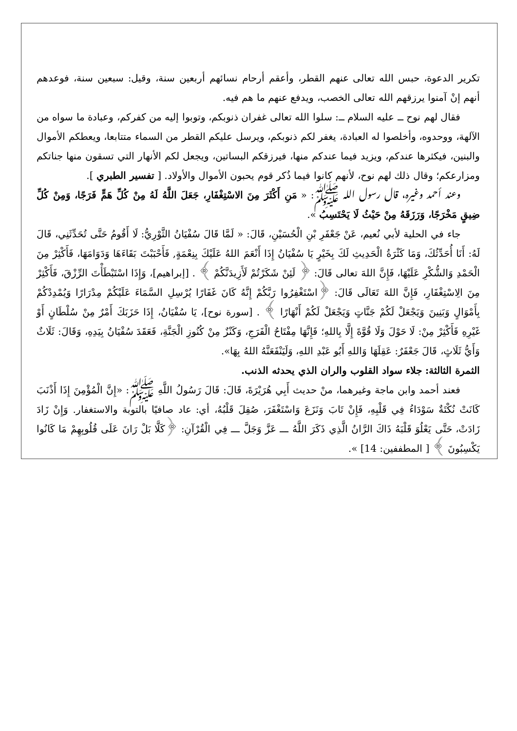تكرير الدعوة، حبس الله تعالى عنهم القطر، وأعقم أرحام نسائهم أربعين سنة، وقيل: سبعين سنة، فوعدهم أنهم إنْ آمنوا يرزقهم الله تعالى الخصب، ويدفع عنهم ما هم فيه.
فقال لهم نوح ــ عليه السلام ــ: سلوا الله تعالى غفران ذنوبكم، وتوبوا إليه من كفركم، وعبادة ما سواه من الآلهة، ووحدوه، وأخلصوا له العبادة، يغفر لكم ذنوبكم، ويرسل عليكم القطر من السماء متتابعا، ويعطكم الأموال والبنين، فيكثرها عندكم، ويزيد فيما عندكم منها، فيرزقكم البساتين، ويجعل لكم الأنهار التي تسقون منها جناتكم ومزارعكم؛ وقال ذلك لهم نوح، لأنهم كانوا فيما ذُكر قوم يحبون الأموال والأولاد. [ تفسير الطبري ].
وعند أحمد وغيره، قال رسول الله ﷺ: « مَنِ أَكْثَرَ مِنَ الاسْتِغْفَارِ، جَعَلَ اللَّهُ لَهُ مِنْ كُلِّ هَمٍّ فَرَجًا، وَمِنْ كُلِّ ضِيقٍ مَخْرَجًا، وَرَزَقَهُ مِنْ حَيْثُ لَا يَحْتَسِبُ ».
جاء في الحلية لأبي نُعيم، عَنْ جَعْفَرِ بْنِ الْحُسَيْنِ، قَالَ: « لَمَّا قَالَ سُفْيَانُ الثَّوْرِيُّ: لَا أَقُومُ حَتَّى تُحَدِّثَنِي، قَالَ لَهُ: أَنَا أُحَدِّثُكَ، وَمَا كَثْرَةُ الْحَدِيثِ لَكَ بِخَيْرٍ يَا سُفْيَانُ إِذَا أَنْعَمَ اللهُ عَلَيْكَ بِنِعْمَةٍ, فَأَحْبَبْتَ بَقَاءَهَا وَدَوَامَهَا، فَأَكْثِرْ مِنَ الْحَمْدِ وَالشُّكْرِ عَلَيْهَا، فَإِنَّ اللهَ تعالى قَالَ: ﴿ لَئِنْ شَكَرْتُمْ لَأَزِيدَنَّكُمْ ﴾ . [إبراهيم]، وَإِذَا اسْتَبْطَأْتَ الرِّزْقَ، فَأَكْثِرْ مِنَ الِاسْتِغْفَارِ، فَإِنَّ اللهَ تَعَالَى قَالَ: ﴿اسْتَغْفِرُوا رَبَّكُمْ إِنَّهُ كَانَ غَفَارًا يُرْسِلِ السَّمَاءَ عَلَيْكُمْ مِدْرَارًا وَيُمْدِدْكُمْ بِأَمْوَالٍ وَبَنِينَ وَيَجْعَلْ لَكُمْ جَنَّاتٍ وَيَجْعَلْ لَكُمْ أَنْهَارًا ﴾ . [سورة نوح]، يَا سُفْيَانُ، إِذَا حَزَبَكَ أَمْرٌ مِنْ سُلْطَانٍ أَوْ غَيْرِهِ فَأَكْثِرْ مِنْ: لَا حَوْلَ وَلَا قُوَّةَ إِلَّا بِاللهِ؛ فَإِنَّهَا مِفْتَاحُ الْفَرَجِ، وَكَنْزٌ مِنْ كُنُوزِ الْجَنَّةِ، فَعَقَدَ سُفْيَانُ بِيَدِهِ، وَقَالَ: ثَلَاثٌ وَأَيُّ ثَلَاثٍ، قَالَ جَعْفَرٌ: عَقِلَهَا وَاللهِ أَبُو عَبْدِ اللهِ، وَلَيَنْفَعَنَّهُ اللهُ بِهَا».
الثمرة الثالثة: جلاء سواد القلوب والران الذي يحدثه الذنب.
فعند أحمد وابن ماجة وغيرهما، منْ حديث أَبِي هُرَيْرَةَ، قَالَ: قَالَ رَسُولُ اللَّهِ ﷺ: «إِنَّ الْمُؤْمِنَ إِذَا أَذْنَبَ كَانَتْ نُكْتَةٌ سَوْدَاءُ فِي قَلْبِهِ، فَإِنْ تَابَ وَنَزَعَ وَاسْتَغْفَرَ، صُقِلَ قَلْبُهُ، أي: عاد صافيًا بالتوبة والاستغفار. وَإِنْ زَادَ زَادَتْ، حَتَّى يَعْلُوَ قَلْبَهُ ذَاكَ الرَّانُ الَّذِي ذَكَرَ اللَّهُ ـــ عَزَّ وَجَلَّ ـــ فِي الْقُرْآنِ: ﴿كَلَّا بَلْ رَانَ عَلَى قُلُوبِهِمْ مَا كَانُوا يَكْسِبُونَ ﴾ [ المطففين: 14] ».